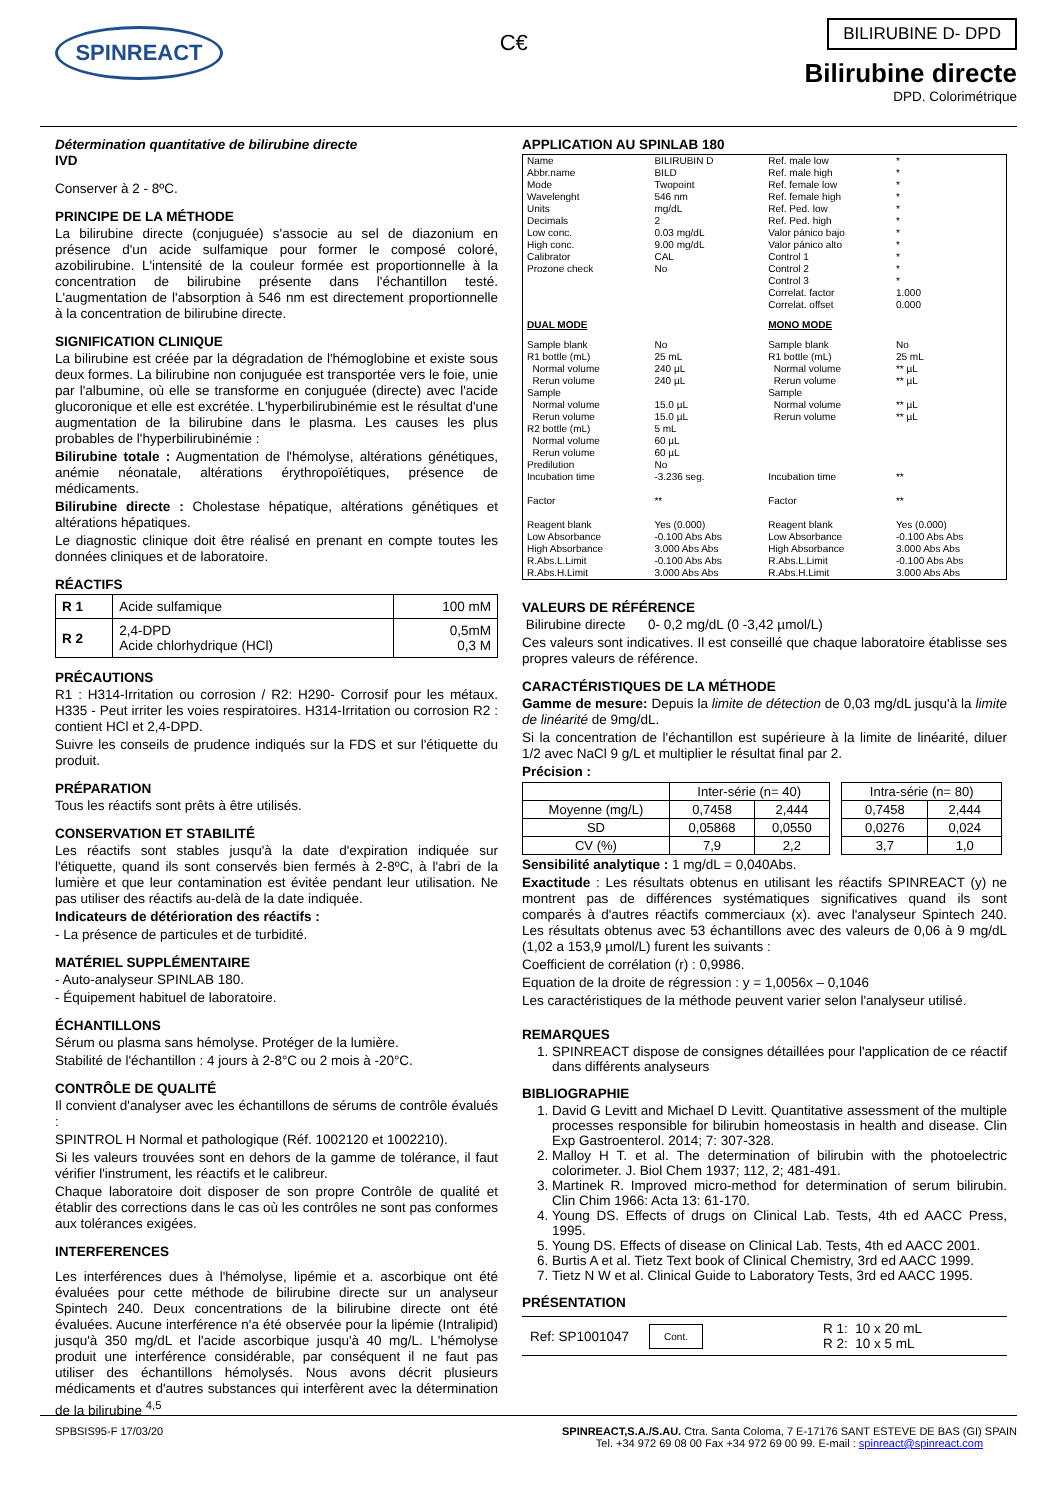SPINREACT
C€
BILIRUBINE D- DPD
Bilirubine directe
DPD. Colorimétrique
Détermination quantitative de bilirubine directe
IVD
Conserver à 2 - 8ºC.
PRINCIPE DE LA MÉTHODE
La bilirubine directe (conjuguée) s'associe au sel de diazonium en présence d'un acide sulfamique pour former le composé coloré, azobilirubine. L'intensité de la couleur formée est proportionnelle à la concentration de bilirubine présente dans l'échantillon testé. L'augmentation de l'absorption à 546 nm est directement proportionnelle à la concentration de bilirubine directe.
SIGNIFICATION CLINIQUE
La bilirubine est créée par la dégradation de l'hémoglobine et existe sous deux formes. La bilirubine non conjuguée est transportée vers le foie, unie par l'albumine, où elle se transforme en conjuguée (directe) avec l'acide glucoronique et elle est excrétée. L'hyperbilirubinémie est le résultat d'une augmentation de la bilirubine dans le plasma. Les causes les plus probables de l'hyperbilirubinémie :
Bilirubine totale : Augmentation de l'hémolyse, altérations génétiques, anémie néonatale, altérations érythropoïétiques, présence de médicaments.
Bilirubine directe : Cholestase hépatique, altérations génétiques et altérations hépatiques.
Le diagnostic clinique doit être réalisé en prenant en compte toutes les données cliniques et de laboratoire.
RÉACTIFS
| R 1 | Acide sulfamique | 100 mM |
| R 2 | 2,4-DPD Acide chlorhydrique (HCl) | 0,5mM 0,3 M |
PRÉCAUTIONS
R1 : H314-Irritation ou corrosion / R2: H290- Corrosif pour les métaux. H335 - Peut irriter les voies respiratoires. H314-Irritation ou corrosion R2 : contient HCl et 2,4-DPD.
Suivre les conseils de prudence indiqués sur la FDS et sur l'étiquette du produit.
PRÉPARATION
Tous les réactifs sont prêts à être utilisés.
CONSERVATION ET STABILITÉ
Les réactifs sont stables jusqu'à la date d'expiration indiquée sur l'étiquette, quand ils sont conservés bien fermés à 2-8ºC, à l'abri de la lumière et que leur contamination est évitée pendant leur utilisation. Ne pas utiliser des réactifs au-delà de la date indiquée.
Indicateurs de détérioration des réactifs :
- La présence de particules et de turbidité.
MATÉRIEL SUPPLÉMENTAIRE
- Auto-analyseur SPINLAB 180.
- Équipement habituel de laboratoire.
ÉCHANTILLONS
Sérum ou plasma sans hémolyse. Protéger de la lumière.
Stabilité de l'échantillon : 4 jours à 2-8°C ou 2 mois à -20°C.
CONTRÔLE DE QUALITÉ
Il convient d'analyser avec les échantillons de sérums de contrôle évalués :
SPINTROL H Normal et pathologique (Réf. 1002120 et 1002210).
Si les valeurs trouvées sont en dehors de la gamme de tolérance, il faut vérifier l'instrument, les réactifs et le calibreur.
Chaque laboratoire doit disposer de son propre Contrôle de qualité et établir des corrections dans le cas où les contrôles ne sont pas conformes aux tolérances exigées.
INTERFERENCES
Les interférences dues à l'hémolyse, lipémie et a. ascorbique ont été évaluées pour cette méthode de bilirubine directe sur un analyseur Spintech 240. Deux concentrations de la bilirubine directe ont été évaluées. Aucune interférence n'a été observée pour la lipémie (Intralipid) jusqu'à 350 mg/dL et l'acide ascorbique jusqu'à 40 mg/L. L'hémolyse produit une interférence considérable, par conséquent il ne faut pas utiliser des échantillons hémolysés. Nous avons décrit plusieurs médicaments et d'autres substances qui interfèrent avec la détermination de la bilirubine <sup>4,5</sup>
APPLICATION AU SPINLAB 180
| Name Abbr.name Mode Wavelenght Units Decimals Low conc. High conc. Calibrator Prozone check | BILIRUBIN D BILD Twopoint 546 nm mg/dL 2 0.03 mg/dL 9.00 mg/dL CAL No | Ref. male low Ref. male high Ref. female low Ref. female high Ref. Ped. low Ref. Ped. high Valor pánico bajo Valor pánico alto Control 1 Control 2 Control 3 Correlat. factor Correlat. offset | * * * * * * * * * * * 1.000 0.000 |
| DUAL MODE | | MONO MODE | |
| Sample blank R1 bottle (mL) Normal volume Rerun volume Sample Normal volume Rerun volume R2 bottle (mL) Normal volume Rerun volume Predilution Incubation time Factor Reagent blank Low Absorbance High Absorbance R.Abs.L.Limit R.Abs.H.Limit | No 25 mL 240 µL 240 µL 15.0 µL 15.0 µL 5 mL 60 µL 60 µL No -3.236 seg. ** Yes (0.000) -0.100 Abs Abs 3.000 Abs Abs -0.100 Abs Abs 3.000 Abs Abs | Sample blank R1 bottle (mL) Normal volume Rerun volume Sample Normal volume Rerun volume Incubation time Factor Reagent blank Low Absorbance High Absorbance R.Abs.L.Limit R.Abs.H.Limit | No 25 mL ** µL ** µL ** µL ** µL ** ** Yes (0.000) -0.100 Abs Abs 3.000 Abs Abs -0.100 Abs Abs 3.000 Abs Abs |
VALEURS DE RÉFÉRENCE
Bilirubine directe 0- 0,2 mg/dL (0 -3,42 µmol/L)
Ces valeurs sont indicatives. Il est conseillé que chaque laboratoire établisse ses propres valeurs de référence.
CARACTÉRISTIQUES DE LA MÉTHODE
Gamme de mesure: Depuis la limite de détection de 0,03 mg/dL jusqu'à la limite de linéarité de 9mg/dL.
Si la concentration de l'échantillon est supérieure à la limite de linéarité, diluer 1/2 avec NaCl 9 g/L et multiplier le résultat final par 2.
Précision :
| | Inter-série (n= 40) | | | Intra-série (n= 80) | |
| Moyenne (mg/L) | 0,7458 | 2,444 | | 0,7458 | 2,444 |
| SD | 0,05868 | 0,0550 | | 0,0276 | 0,024 |
| CV (%) | 7,9 | 2,2 | | 3,7 | 1,0 |
Sensibilité analytique : 1 mg/dL = 0,040Abs.
Exactitude : Les résultats obtenus en utilisant les réactifs SPINREACT (y) ne montrent pas de différences systématiques significatives quand ils sont comparés à d'autres réactifs commerciaux (x). avec l'analyseur Spintech 240. Les résultats obtenus avec 53 échantillons avec des valeurs de 0,06 à 9 mg/dL (1,02 a 153,9 µmol/L) furent les suivants :
Coefficient de corrélation (r) : 0,9986.
Equation de la droite de régression : y = 1,0056x – 0,1046
Les caractéristiques de la méthode peuvent varier selon l'analyseur utilisé.
REMARQUES
1. SPINREACT dispose de consignes détaillées pour l'application de ce réactif dans différents analyseurs
BIBLIOGRAPHIE
1. David G Levitt and Michael D Levitt. Quantitative assessment of the multiple processes responsible for bilirubin homeostasis in health and disease. Clin Exp Gastroenterol. 2014; 7: 307-328.
2. Malloy H T. et al. The determination of bilirubin with the photoelectric colorimeter. J. Biol Chem 1937; 112, 2; 481-491.
3. Martinek R. Improved micro-method for determination of serum bilirubin. Clin Chim 1966: Acta 13: 61-170.
4. Young DS. Effects of drugs on Clinical Lab. Tests, 4th ed AACC Press, 1995.
5. Young DS. Effects of disease on Clinical Lab. Tests, 4th ed AACC 2001.
6. Burtis A et al. Tietz Text book of Clinical Chemistry, 3rd ed AACC 1999.
7. Tietz N W et al. Clinical Guide to Laboratory Tests, 3rd ed AACC 1995.
PRÉSENTATION
Ref: SP1001047 Cont. R 1: 10 x 20 mL
R 2: 10 x 5 mL
SPBSIS95-F 17/03/20 SPINREACT,S.A./S.AU. Ctra. Santa Coloma, 7 E-17176 SANT ESTEVE DE BAS (GI) SPAIN
Tel. +34 972 69 08 00 Fax +34 972 69 00 99. E-mail : spinreact@spinreact.com